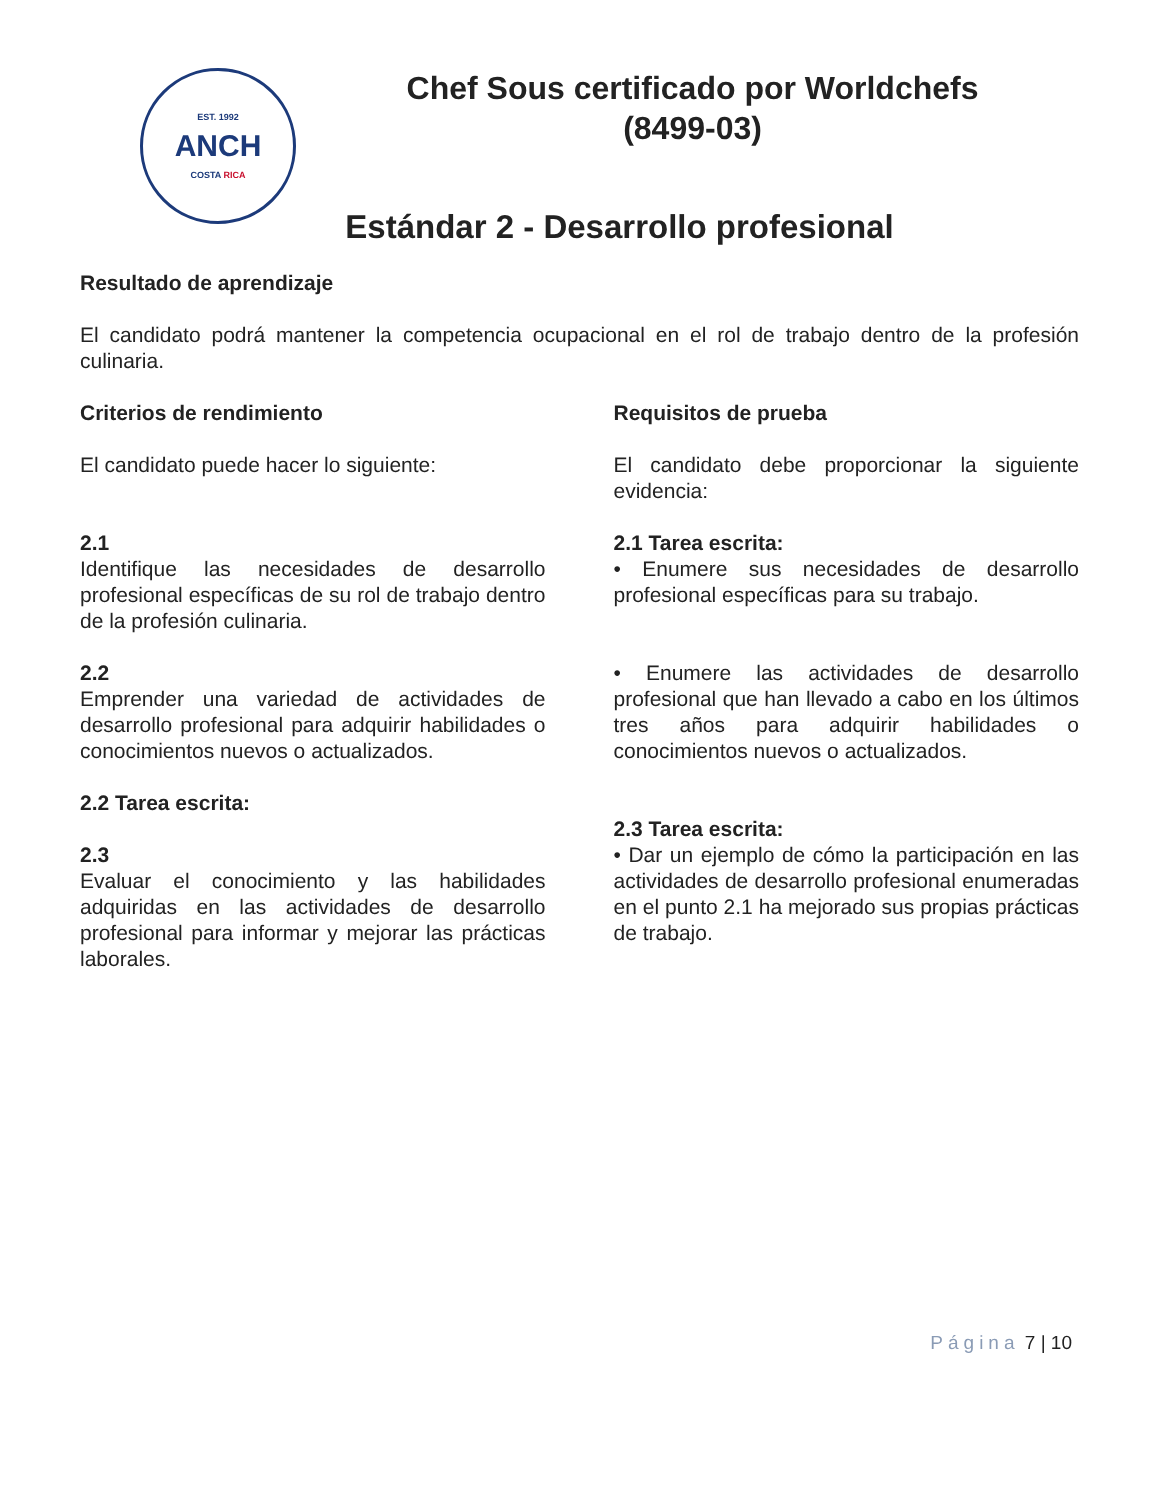EST. 1992
ANCH
COSTA RICA
Chef Sous certificado por Worldchefs
(8499-03)
Estándar 2 - Desarrollo profesional
Resultado de aprendizaje
El candidato podrá mantener la competencia ocupacional en el rol de trabajo dentro de la profesión culinaria.
Criterios de rendimiento
El candidato puede hacer lo siguiente:
2.1
Identifique las necesidades de desarrollo profesional específicas de su rol de trabajo dentro de la profesión culinaria.
2.2
Emprender una variedad de actividades de desarrollo profesional para adquirir habilidades o conocimientos nuevos o actualizados.
2.2 Tarea escrita:
2.3
Evaluar el conocimiento y las habilidades adquiridas en las actividades de desarrollo profesional para informar y mejorar las prácticas laborales.
Requisitos de prueba
El candidato debe proporcionar la siguiente evidencia:
2.1 Tarea escrita:
• Enumere sus necesidades de desarrollo profesional específicas para su trabajo.
• Enumere las actividades de desarrollo profesional que han llevado a cabo en los últimos tres años para adquirir habilidades o conocimientos nuevos o actualizados.
2.3 Tarea escrita:
• Dar un ejemplo de cómo la participación en las actividades de desarrollo profesional enumeradas en el punto 2.1 ha mejorado sus propias prácticas de trabajo.
Página 7 | 10